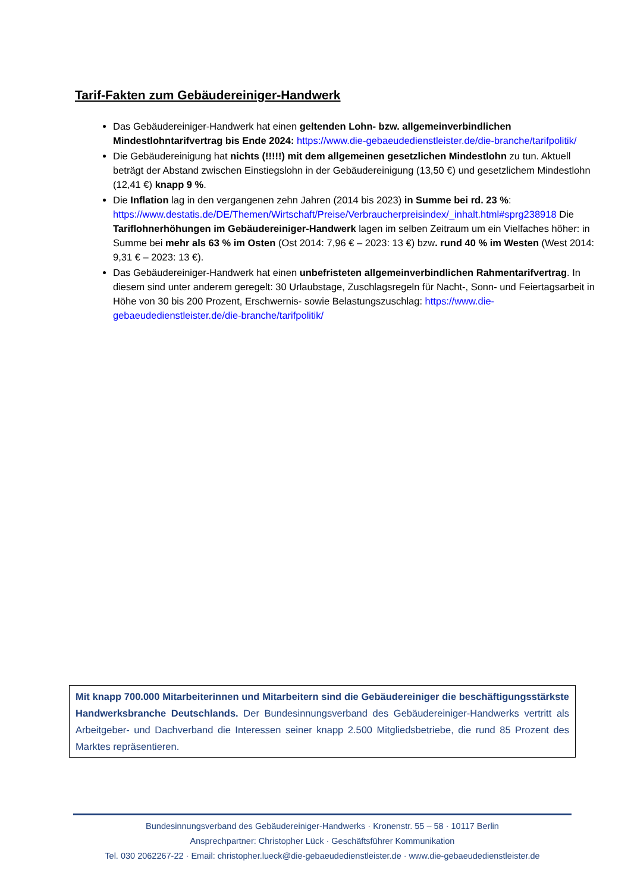Tarif-Fakten zum Gebäudereiniger-Handwerk
Das Gebäudereiniger-Handwerk hat einen geltenden Lohn- bzw. allgemeinverbindlichen Mindestlohntarifvertrag bis Ende 2024: https://www.die-gebaeudedienstleister.de/die-branche/tarifpolitik/
Die Gebäudereinigung hat nichts (!!!!!) mit dem allgemeinen gesetzlichen Mindestlohn zu tun. Aktuell beträgt der Abstand zwischen Einstiegslohn in der Gebäudereinigung (13,50 €) und gesetzlichem Mindestlohn (12,41 €) knapp 9 %.
Die Inflation lag in den vergangenen zehn Jahren (2014 bis 2023) in Summe bei rd. 23 %: https://www.destatis.de/DE/Themen/Wirtschaft/Preise/Verbraucherpreisindex/_inhalt.html#sprg238918 Die Tariflohnerhöhungen im Gebäudereiniger-Handwerk lagen im selben Zeitraum um ein Vielfaches höher: in Summe bei mehr als 63 % im Osten (Ost 2014: 7,96 € – 2023: 13 €) bzw. rund 40 % im Westen (West 2014: 9,31 € – 2023: 13 €).
Das Gebäudereiniger-Handwerk hat einen unbefristeten allgemeinverbindlichen Rahmentarifvertrag. In diesem sind unter anderem geregelt: 30 Urlaubstage, Zuschlagsregeln für Nacht-, Sonn- und Feiertagsarbeit in Höhe von 30 bis 200 Prozent, Erschwernis- sowie Belastungszuschlag: https://www.die-gebaeudedienstleister.de/die-branche/tarifpolitik/
Mit knapp 700.000 Mitarbeiterinnen und Mitarbeitern sind die Gebäudereiniger die beschäftigungsstärkste Handwerksbranche Deutschlands. Der Bundesinnungsverband des Gebäudereiniger-Handwerks vertritt als Arbeitgeber- und Dachverband die Interessen seiner knapp 2.500 Mitgliedsbetriebe, die rund 85 Prozent des Marktes repräsentieren.
Bundesinnungsverband des Gebäudereiniger-Handwerks · Kronenstr. 55 – 58 · 10117 Berlin
Ansprechpartner: Christopher Lück · Geschäftsführer Kommunikation
Tel. 030 2062267-22 · Email: christopher.lueck@die-gebaeudedienstleister.de · www.die-gebaeudedienstleister.de